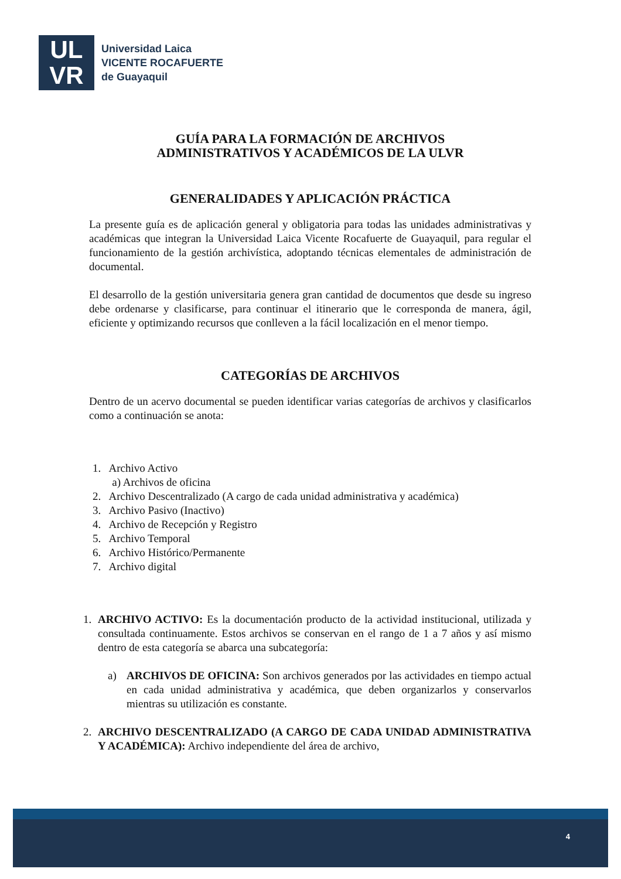UL
VR
Universidad Laica
VICENTE ROCAFUERTE
de Guayaquil
GUÍA PARA LA FORMACIÓN DE ARCHIVOS
ADMINISTRATIVOS Y ACADÉMICOS DE LA ULVR
GENERALIDADES Y APLICACIÓN PRÁCTICA
La presente guía es de aplicación general y obligatoria para todas las unidades administrativas y académicas que integran la Universidad Laica Vicente Rocafuerte de Guayaquil, para regular el funcionamiento de la gestión archivística, adoptando técnicas elementales de administración de documental.
El desarrollo de la gestión universitaria genera gran cantidad de documentos que desde su ingreso debe ordenarse y clasificarse, para continuar el itinerario que le corresponda de manera, ágil, eficiente y optimizando recursos que conlleven a la fácil localización en el menor tiempo.
CATEGORÍAS DE ARCHIVOS
Dentro de un acervo documental se pueden identificar varias categorías de archivos y clasificarlos como a continuación se anota:
1. Archivo Activo
a) Archivos de oficina
2. Archivo Descentralizado (A cargo de cada unidad administrativa y académica)
3. Archivo Pasivo (Inactivo)
4. Archivo de Recepción y Registro
5. Archivo Temporal
6. Archivo Histórico/Permanente
7. Archivo digital
1. ARCHIVO ACTIVO: Es la documentación producto de la actividad institucional, utilizada y consultada continuamente. Estos archivos se conservan en el rango de 1 a 7 años y así mismo dentro de esta categoría se abarca una subcategoría:
a) ARCHIVOS DE OFICINA: Son archivos generados por las actividades en tiempo actual en cada unidad administrativa y académica, que deben organizarlos y conservarlos mientras su utilización es constante.
2. ARCHIVO DESCENTRALIZADO (A CARGO DE CADA UNIDAD ADMINISTRATIVA Y ACADÉMICA): Archivo independiente del área de archivo,
4